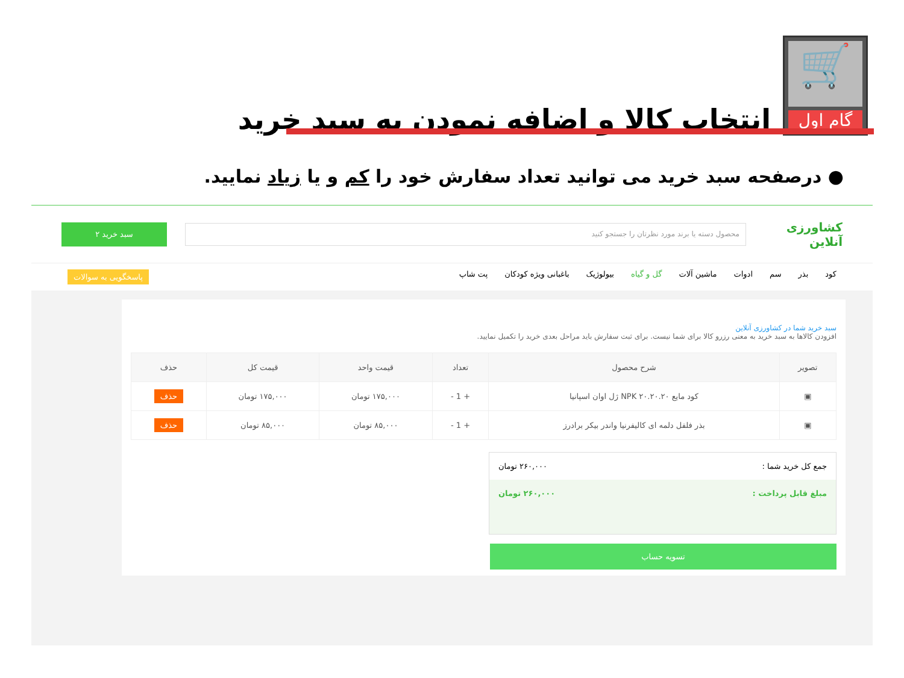🛒
گام اول
انتخاب کالا و اضافه نمودن به سبد خرید
● درصفحه سبد خرید می توانید تعداد سفارش خود را کم و یا زیاد نمایید.
کشاورزی آنلاین
محصول دسته یا برند مورد نظرتان را جستجو کنید
سبد خرید ۲
کود بذر سم ادوات ماشین آلات گل و گیاه بیولوژیک باغبانی ویژه کودکان پت شاپ پاسخگویی به سوالات
سبد خرید شما در کشاورزی آنلاین
افزودن کالاها به سبد خرید به معنی رزرو کالا برای شما نیست. برای ثبت سفارش باید مراحل بعدی خرید را تکمیل نمایید.
| تصویر | شرح محصول | تعداد | قیمت واحد | قیمت کل | حذف |
| --- | --- | --- | --- | --- | --- |
| ▣ | کود مایع NPK ۲۰.۲۰.۲۰ ژل اوان اسپانیا | + 1 - | ۱۷۵,۰۰۰ تومان | ۱۷۵,۰۰۰ تومان | حذف |
| ▣ | بذر فلفل دلمه ای کالیفرنیا واندر بیکر برادرز | + 1 - | ۸۵,۰۰۰ تومان | ۸۵,۰۰۰ تومان | حذف |
جمع کل خرید شما : ۲۶۰,۰۰۰ تومان
مبلغ قابل پرداخت : ۲۶۰,۰۰۰ تومان
تسویه حساب